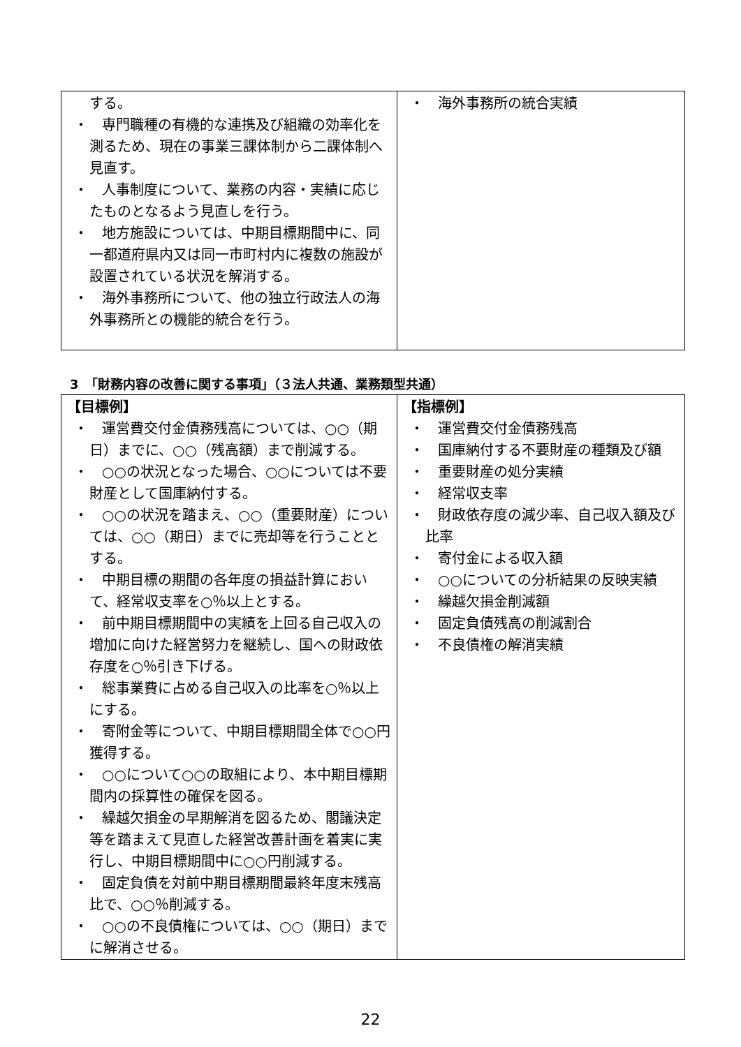| する。 ・ 専門職種の有機的な連携及び組織の効率化を測るため、現在の事業三課体制から二課体制へ見直す。 ・ 人事制度について、業務の内容・実績に応じたものとなるよう見直しを行う。 ・ 地方施設については、中期目標期間中に、同一都道府県内又は同一市町村内に複数の施設が設置されている状況を解消する。 ・ 海外事務所について、他の独立行政法人の海外事務所との機能的統合を行う。 | ・ 海外事務所の統合実績 |
3　「財務内容の改善に関する事項」（３法人共通、業務類型共通）
| 【目標例】 ・ 運営費交付金債務残高については、○○（期日）までに、○○（残高額）まで削減する。 ・ ○○の状況となった場合、○○については不要財産として国庫納付する。 ・ ○○の状況を踏まえ、○○（重要財産）については、○○（期日）までに売却等を行うこととする。 ・ 中期目標の期間の各年度の損益計算において、経常収支率を○％以上とする。 ・ 前中期目標期間中の実績を上回る自己収入の増加に向けた経営努力を継続し、国への財政依存度を○％引き下げる。 ・ 総事業費に占める自己収入の比率を○％以上にする。 ・ 寄附金等について、中期目標期間全体で○○円獲得する。 ・ ○○について○○の取組により、本中期目標期間内の採算性の確保を図る。 ・ 繰越欠損金の早期解消を図るため、閣議決定等を踏まえて見直した経営改善計画を着実に実行し、中期目標期間中に○○円削減する。 ・ 固定負債を対前中期目標期間最終年度末残高比で、○○％削減する。 ・ ○○の不良債権については、○○（期日）までに解消させる。 | 【指標例】 ・ 運営費交付金債務残高 ・ 国庫納付する不要財産の種類及び額 ・ 重要財産の処分実績 ・ 経常収支率 ・ 財政依存度の減少率、自己収入額及び比率 ・ 寄付金による収入額 ・ ○○についての分析結果の反映実績 ・ 繰越欠損金削減額 ・ 固定負債残高の削減割合 ・ 不良債権の解消実績 |
22